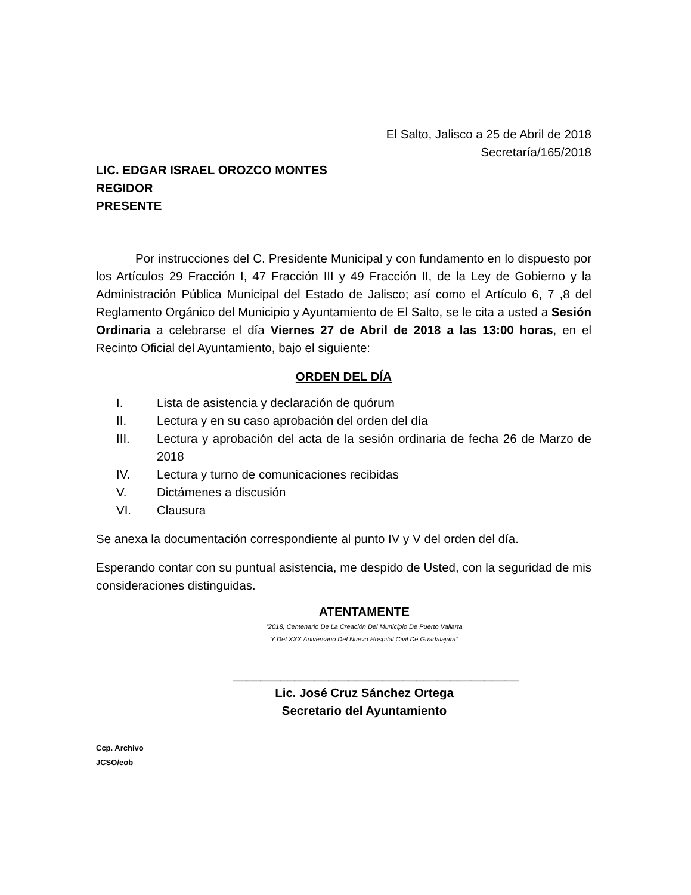El Salto, Jalisco a 25 de Abril de 2018
Secretaría/165/2018
LIC. EDGAR ISRAEL OROZCO MONTES
REGIDOR
PRESENTE
Por instrucciones del C. Presidente Municipal y con fundamento en lo dispuesto por los Artículos 29 Fracción I, 47 Fracción III y 49 Fracción II, de la Ley de Gobierno y la Administración Pública Municipal del Estado de Jalisco; así como el Artículo 6, 7 ,8 del Reglamento Orgánico del Municipio y Ayuntamiento de El Salto, se le cita a usted a Sesión Ordinaria a celebrarse el día Viernes 27 de Abril de 2018 a las 13:00 horas, en el Recinto Oficial del Ayuntamiento, bajo el siguiente:
ORDEN DEL DÍA
I. Lista de asistencia y declaración de quórum
II. Lectura y en su caso aprobación del orden del día
III. Lectura y aprobación del acta de la sesión ordinaria de fecha 26 de Marzo de 2018
IV. Lectura y turno de comunicaciones recibidas
V. Dictámenes a discusión
VI. Clausura
Se anexa la documentación correspondiente al punto IV y V del orden del día.
Esperando contar con su puntual asistencia, me despido de Usted, con la seguridad de mis consideraciones distinguidas.
ATENTAMENTE
“2018, Centenario De La Creación Del Municipio De Puerto Vallarta
Y Del XXX Aniversario Del Nuevo Hospital Civil De Guadalajara”
__________________________________________
Lic. José Cruz Sánchez Ortega
Secretario del Ayuntamiento
Ccp. Archivo
JCSO/eob